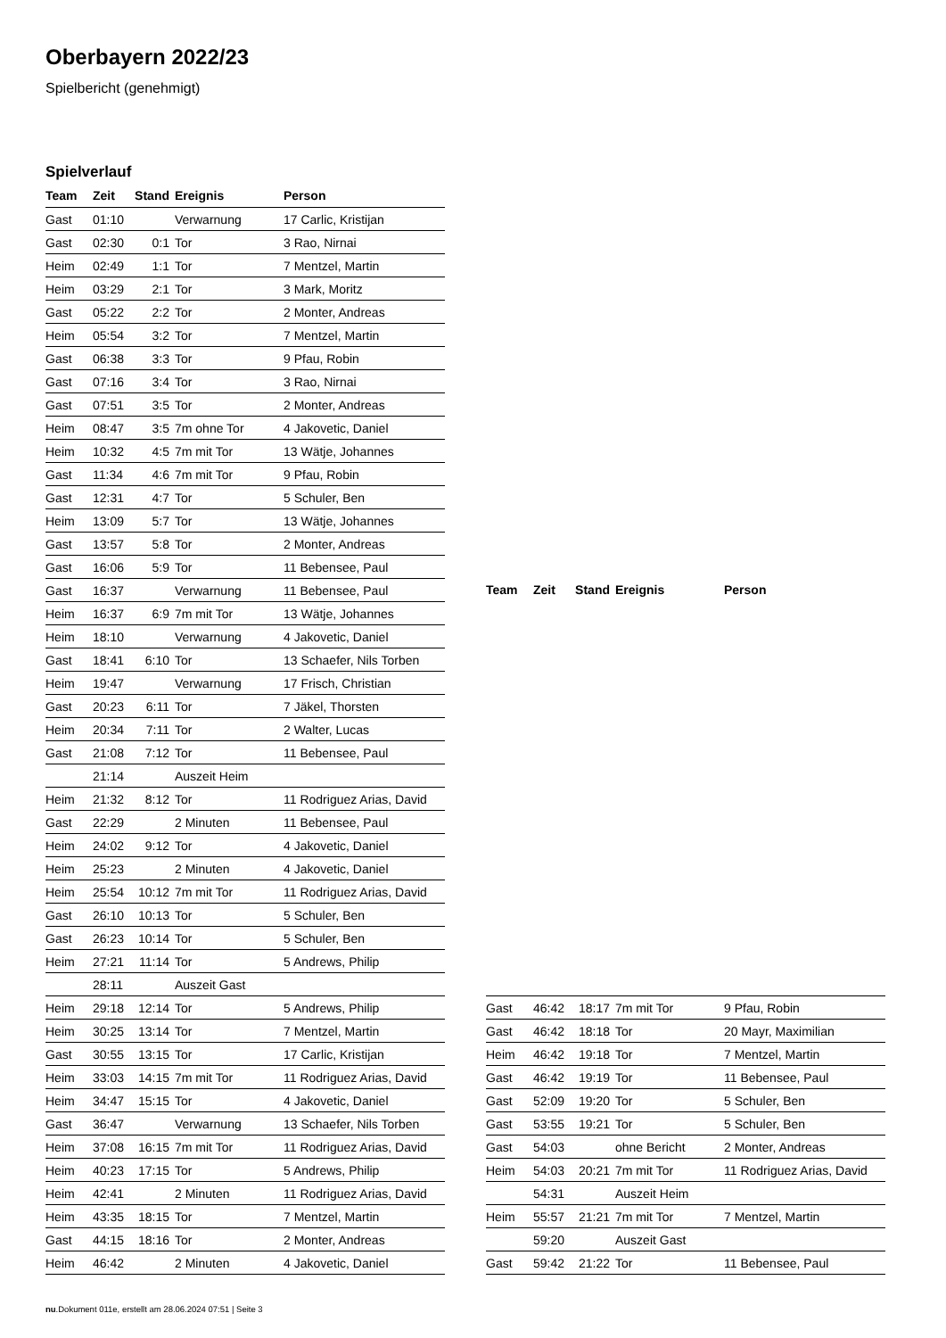Oberbayern 2022/23
Spielbericht (genehmigt)
Spielverlauf
| Team | Zeit | Stand | Ereignis | Person |
| --- | --- | --- | --- | --- |
| Gast | 01:10 | | Verwarnung | 17 Carlic, Kristijan |
| Gast | 02:30 | 0:1 | Tor | 3 Rao, Nirnai |
| Heim | 02:49 | 1:1 | Tor | 7 Mentzel, Martin |
| Heim | 03:29 | 2:1 | Tor | 3 Mark, Moritz |
| Gast | 05:22 | 2:2 | Tor | 2 Monter, Andreas |
| Heim | 05:54 | 3:2 | Tor | 7 Mentzel, Martin |
| Gast | 06:38 | 3:3 | Tor | 9 Pfau, Robin |
| Gast | 07:16 | 3:4 | Tor | 3 Rao, Nirnai |
| Gast | 07:51 | 3:5 | Tor | 2 Monter, Andreas |
| Heim | 08:47 | 3:5 | 7m ohne Tor | 4 Jakovetic, Daniel |
| Heim | 10:32 | 4:5 | 7m mit Tor | 13 Wätje, Johannes |
| Gast | 11:34 | 4:6 | 7m mit Tor | 9 Pfau, Robin |
| Gast | 12:31 | 4:7 | Tor | 5 Schuler, Ben |
| Heim | 13:09 | 5:7 | Tor | 13 Wätje, Johannes |
| Gast | 13:57 | 5:8 | Tor | 2 Monter, Andreas |
| Gast | 16:06 | 5:9 | Tor | 11 Bebensee, Paul |
| Gast | 16:37 | | Verwarnung | 11 Bebensee, Paul |
| Heim | 16:37 | 6:9 | 7m mit Tor | 13 Wätje, Johannes |
| Heim | 18:10 | | Verwarnung | 4 Jakovetic, Daniel |
| Gast | 18:41 | 6:10 | Tor | 13 Schaefer, Nils Torben |
| Heim | 19:47 | | Verwarnung | 17 Frisch, Christian |
| Gast | 20:23 | 6:11 | Tor | 7 Jäkel, Thorsten |
| Heim | 20:34 | 7:11 | Tor | 2 Walter, Lucas |
| Gast | 21:08 | 7:12 | Tor | 11 Bebensee, Paul |
| | 21:14 | | Auszeit Heim | |
| Heim | 21:32 | 8:12 | Tor | 11 Rodriguez Arias, David |
| Gast | 22:29 | | 2 Minuten | 11 Bebensee, Paul |
| Heim | 24:02 | 9:12 | Tor | 4 Jakovetic, Daniel |
| Heim | 25:23 | | 2 Minuten | 4 Jakovetic, Daniel |
| Heim | 25:54 | 10:12 | 7m mit Tor | 11 Rodriguez Arias, David |
| Gast | 26:10 | 10:13 | Tor | 5 Schuler, Ben |
| Gast | 26:23 | 10:14 | Tor | 5 Schuler, Ben |
| Heim | 27:21 | 11:14 | Tor | 5 Andrews, Philip |
| | 28:11 | | Auszeit Gast | |
| Heim | 29:18 | 12:14 | Tor | 5 Andrews, Philip |
| Heim | 30:25 | 13:14 | Tor | 7 Mentzel, Martin |
| Gast | 30:55 | 13:15 | Tor | 17 Carlic, Kristijan |
| Heim | 33:03 | 14:15 | 7m mit Tor | 11 Rodriguez Arias, David |
| Heim | 34:47 | 15:15 | Tor | 4 Jakovetic, Daniel |
| Gast | 36:47 | | Verwarnung | 13 Schaefer, Nils Torben |
| Heim | 37:08 | 16:15 | 7m mit Tor | 11 Rodriguez Arias, David |
| Heim | 40:23 | 17:15 | Tor | 5 Andrews, Philip |
| Heim | 42:41 | | 2 Minuten | 11 Rodriguez Arias, David |
| Heim | 43:35 | 18:15 | Tor | 7 Mentzel, Martin |
| Gast | 44:15 | 18:16 | Tor | 2 Monter, Andreas |
| Heim | 46:42 | | 2 Minuten | 4 Jakovetic, Daniel |
| Team | Zeit | Stand | Ereignis | Person |
| --- | --- | --- | --- | --- |
| Gast | 46:42 | 18:17 | 7m mit Tor | 9 Pfau, Robin |
| Gast | 46:42 | 18:18 | Tor | 20 Mayr, Maximilian |
| Heim | 46:42 | 19:18 | Tor | 7 Mentzel, Martin |
| Gast | 46:42 | 19:19 | Tor | 11 Bebensee, Paul |
| Gast | 52:09 | 19:20 | Tor | 5 Schuler, Ben |
| Gast | 53:55 | 19:21 | Tor | 5 Schuler, Ben |
| Gast | 54:03 | | ohne Bericht | 2 Monter, Andreas |
| Heim | 54:03 | 20:21 | 7m mit Tor | 11 Rodriguez Arias, David |
| | 54:31 | | Auszeit Heim | |
| Heim | 55:57 | 21:21 | 7m mit Tor | 7 Mentzel, Martin |
| | 59:20 | | Auszeit Gast | |
| Gast | 59:42 | 21:22 | Tor | 11 Bebensee, Paul |
nu.Dokument 011e, erstellt am 28.06.2024 07:51 | Seite 3